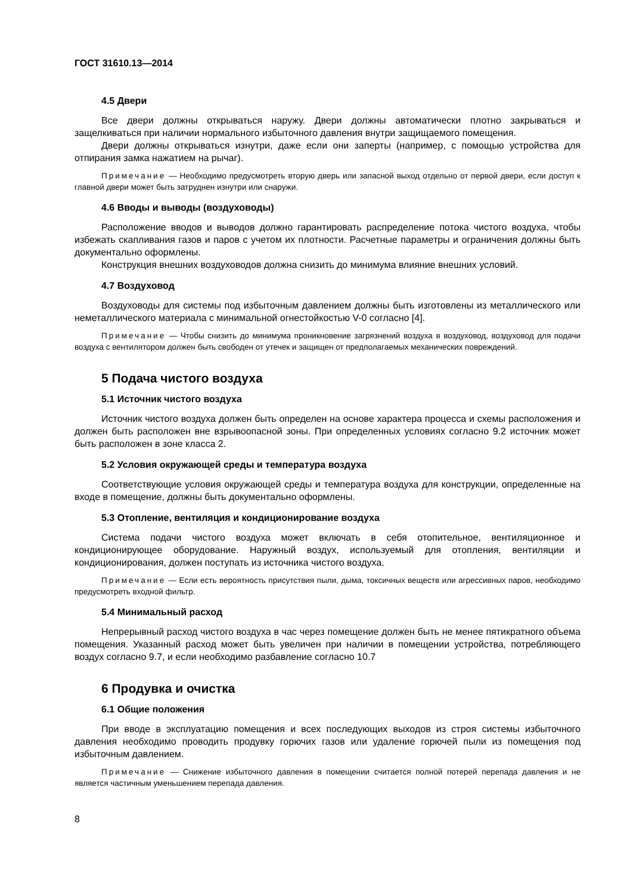ГОСТ 31610.13—2014
4.5 Двери
Все двери должны открываться наружу. Двери должны автоматически плотно закрываться и защелкиваться при наличии нормального избыточного давления внутри защищаемого помещения.
Двери должны открываться изнутри, даже если они заперты (например, с помощью устройства для отпирания замка нажатием на рычаг).
Примечание — Необходимо предусмотреть вторую дверь или запасной выход отдельно от первой двери, если доступ к главной двери может быть затруднен изнутри или снаружи.
4.6 Вводы и выводы (воздуховоды)
Расположение вводов и выводов должно гарантировать распределение потока чистого воздуха, чтобы избежать скапливания газов и паров с учетом их плотности. Расчетные параметры и ограничения должны быть документально оформлены.
Конструкция внешних воздуховодов должна снизить до минимума влияние внешних условий.
4.7 Воздуховод
Воздуховоды для системы под избыточным давлением должны быть изготовлены из металлического или неметаллического материала с минимальной огнестойкостью V-0 согласно [4].
Примечание — Чтобы снизить до минимума проникновение загрязнений воздуха в воздуховод, воздуховод для подачи воздуха с вентилятором должен быть свободен от утечек и защищен от предполагаемых механических повреждений.
5 Подача чистого воздуха
5.1 Источник чистого воздуха
Источник чистого воздуха должен быть определен на основе характера процесса и схемы расположения и должен быть расположен вне взрывоопасной зоны. При определенных условиях согласно 9.2 источник может быть расположен в зоне класса 2.
5.2 Условия окружающей среды и температура воздуха
Соответствующие условия окружающей среды и температура воздуха для конструкции, определенные на входе в помещение, должны быть документально оформлены.
5.3 Отопление, вентиляция и кондиционирование воздуха
Система подачи чистого воздуха может включать в себя отопительное, вентиляционное и кондиционирующее оборудование. Наружный воздух, используемый для отопления, вентиляции и кондиционирования, должен поступать из источника чистого воздуха.
Примечание — Если есть вероятность присутствия пыли, дыма, токсичных веществ или агрессивных паров, необходимо предусмотреть входной фильтр.
5.4 Минимальный расход
Непрерывный расход чистого воздуха в час через помещение должен быть не менее пятикратного объема помещения. Указанный расход может быть увеличен при наличии в помещении устройства, потребляющего воздух согласно 9.7, и если необходимо разбавление согласно 10.7
6 Продувка и очистка
6.1 Общие положения
При вводе в эксплуатацию помещения и всех последующих выходов из строя системы избыточного давления необходимо проводить продувку горючих газов или удаление горючей пыли из помещения под избыточным давлением.
Примечание — Снижение избыточного давления в помещении считается полной потерей перепада давления и не является частичным уменьшением перепада давления.
8